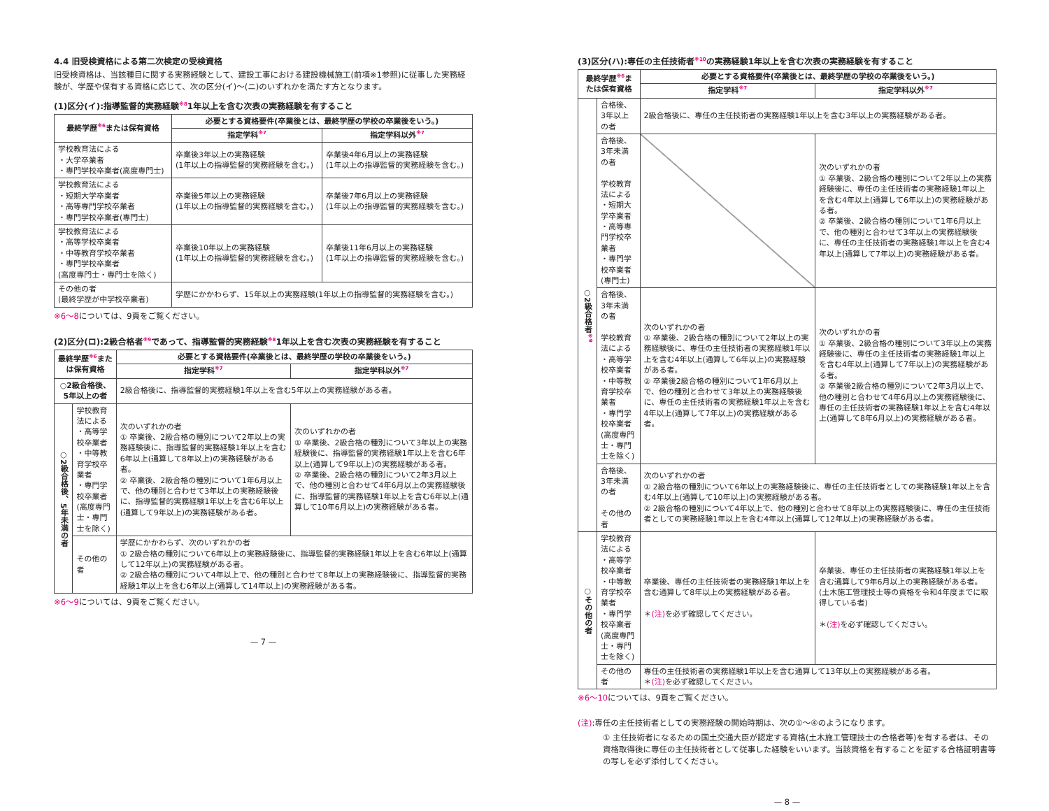4.4 旧受検資格による第二次検定の受検資格
旧受検資格は、当該種目に関する実務経験として、建設工事における建設機械施工(前項※1参照)に従事した実務経験が、学歴や保有する資格に応じて、次の区分(イ)～(ニ)のいずれかを満たす方となります。
(1)区分(イ):指導監督的実務経験<sup>※8</sup>1年以上を含む次表の実務経験を有すること
| 最終学歴<sup>※6</sup>または保有資格 | 必要とする資格要件(卒業後とは、最終学歴の学校の卒業後をいう。) | |
| --- | --- | --- |
| | 指定学科<sup>※7</sup> | 指定学科以外<sup>※7</sup> |
| 学校教育法による ・大学卒業者 ・専門学校卒業者(高度専門士) | 卒業後3年以上の実務経験 (1年以上の指導監督的実務経験を含む。) | 卒業後4年6月以上の実務経験 (1年以上の指導監督的実務経験を含む。) |
| 学校教育法による ・短期大学卒業者 ・高等専門学校卒業者 ・専門学校卒業者(専門士) | 卒業後5年以上の実務経験 (1年以上の指導監督的実務経験を含む。) | 卒業後7年6月以上の実務経験 (1年以上の指導監督的実務経験を含む。) |
| 学校教育法による ・高等学校卒業者 ・中等教育学校卒業者 ・専門学校卒業者 (高度専門士・専門士を除く) | 卒業後10年以上の実務経験 (1年以上の指導監督的実務経験を含む。) | 卒業後11年6月以上の実務経験 (1年以上の指導監督的実務経験を含む。) |
| その他の者 (最終学歴が中学校卒業者) | 学歴にかかわらず、15年以上の実務経験(1年以上の指導監督的実務経験を含む。) | |
※6～8については、9頁をご覧ください。
(2)区分(ロ):2級合格者<sup>※9</sup>であって、指導監督的実務経験<sup>※8</sup>1年以上を含む次表の実務経験を有すること
| 最終学歴<sup>※6</sup>または保有資格 | | 必要とする資格要件(卒業後とは、最終学歴の学校の卒業後をいう。) | |
| --- | --- | --- | --- |
| | | 指定学科<sup>※7</sup> | 指定学科以外<sup>※7</sup> |
| ○2級合格後、5年以上の者 | | 2級合格後に、指導監督的実務経験1年以上を含む5年以上の実務経験がある者。 | |
| ○2級合格後、5年未満の者 | 学校教育法による ・高等学校卒業者 ・中等教育学校卒業者 ・専門学校卒業者 (高度専門士・専門士を除く) | 次のいずれかの者 ① 卒業後、2級合格の種別について2年以上の実務経験後に、指導監督的実務経験1年以上を含む6年以上(通算して8年以上)の実務経験がある者。 ② 卒業後、2級合格の種別について1年6月以上で、他の種別と合わせて3年以上の実務経験後に、指導監督的実務経験1年以上を含む6年以上(通算して9年以上)の実務経験がある者。 | 次のいずれかの者 ① 卒業後、2級合格の種別について3年以上の実務経験後に、指導監督的実務経験1年以上を含む6年以上(通算して9年以上)の実務経験がある者。 ② 卒業後、2級合格の種別について2年3月以上で、他の種別と合わせて4年6月以上の実務経験後に、指導監督的実務経験1年以上を含む6年以上(通算して10年6月以上)の実務経験がある者。 |
| | その他の者 | 学歴にかかわらず、次のいずれかの者 ① 2級合格の種別について6年以上の実務経験後に、指導監督的実務経験1年以上を含む6年以上(通算して12年以上)の実務経験がある者。 ② 2級合格の種別について4年以上で、他の種別と合わせて8年以上の実務経験後に、指導監督的実務経験1年以上を含む6年以上(通算して14年以上)の実務経験がある者。 | |
※6～9については、9頁をご覧ください。
— 7 —
(3)区分(ハ):専任の主任技術者<sup>※10</sup>の実務経験1年以上を含む次表の実務経験を有すること
| 最終学歴<sup>※6</sup>または保有資格 | | 必要とする資格要件(卒業後とは、最終学歴の学校の卒業後をいう。) | |
| --- | --- | --- | --- |
| | | 指定学科<sup>※7</sup> | 指定学科以外<sup>※7</sup> |
| ○2級合格者<sup>※9</sup> | 合格後、3年以上の者 | 2級合格後に、専任の主任技術者の実務経験1年以上を含む3年以上の実務経験がある者。 | |
| | 合格後、3年未満の者 学校教育法による ・短期大学卒業者 ・高等専門学校卒業者 ・専門学校卒業者 (専門士) | | 次のいずれかの者 ① 卒業後、2級合格の種別について2年以上の実務経験後に、専任の主任技術者の実務経験1年以上を含む4年以上(通算して6年以上)の実務経験がある者。 ② 卒業後、2級合格の種別について1年6月以上で、他の種別と合わせて3年以上の実務経験後に、専任の主任技術者の実務経験1年以上を含む4年以上(通算して7年以上)の実務経験がある者。 |
| | 合格後、3年未満の者 学校教育法による ・高等学校卒業者 ・中等教育学校卒業者 ・専門学校卒業者 (高度専門士・専門士を除く) | 次のいずれかの者 ① 卒業後、2級合格の種別について2年以上の実務経験後に、専任の主任技術者の実務経験1年以上を含む4年以上(通算して6年以上)の実務経験がある者。 ② 卒業後2級合格の種別について1年6月以上で、他の種別と合わせて3年以上の実務経験後に、専任の主任技術者の実務経験1年以上を含む4年以上(通算して7年以上)の実務経験がある者。 | 次のいずれかの者 ① 卒業後、2級合格の種別について3年以上の実務経験後に、専任の主任技術者の実務経験1年以上を含む4年以上(通算して7年以上)の実務経験がある者。 ② 卒業後2級合格の種別について2年3月以上で、他の種別と合わせて4年6月以上の実務経験後に、専任の主任技術者の実務経験1年以上を含む4年以上(通算して8年6月以上)の実務経験がある者。 |
| | 合格後、3年未満の者 その他の者 | 次のいずれかの者 ① 2級合格の種別について6年以上の実務経験後に、専任の主任技術者としての実務経験1年以上を含む4年以上(通算して10年以上)の実務経験がある者。 ② 2級合格の種別について4年以上で、他の種別と合わせて8年以上の実務経験後に、専任の主任技術者としての実務経験1年以上を含む4年以上(通算して12年以上)の実務経験がある者。 | |
| ○その他の者 | 学校教育法による ・高等学校卒業者 ・中等教育学校卒業者 ・専門学校卒業者 (高度専門士・専門士を除く) | 卒業後、専任の主任技術者の実務経験1年以上を含む通算して8年以上の実務経験がある者。 ＊ (注) を必ず確認してください。 | 卒業後、専任の主任技術者の実務経験1年以上を含む通算して9年6月以上の実務経験がある者。(土木施工管理技士等の資格を令和4年度までに取得している者) ＊ (注) を必ず確認してください。 |
| | その他の者 | 専任の主任技術者の実務経験1年以上を含む通算して13年以上の実務経験がある者。 ＊ (注) を必ず確認してください。 | |
※6～10については、9頁をご覧ください。
(注):専任の主任技術者としての実務経験の開始時期は、次の①～④のようになります。
① 主任技術者になるための国土交通大臣が認定する資格(土木施工管理技士の合格者等)を有する者は、その資格取得後に専任の主任技術者として従事した経験をいいます。当該資格を有することを証する合格証明書等の写しを必ず添付してください。
— 8 —